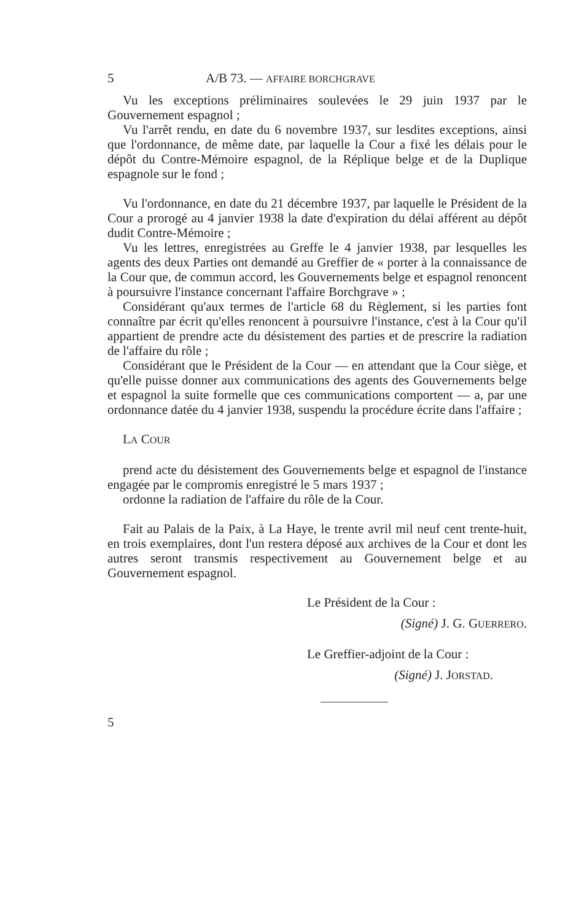5 A/B 73. — AFFAIRE BORCHGRAVE
Vu les exceptions préliminaires soulevées le 29 juin 1937 par le Gouvernement espagnol ;
Vu l'arrêt rendu, en date du 6 novembre 1937, sur lesdites exceptions, ainsi que l'ordonnance, de même date, par laquelle la Cour a fixé les délais pour le dépôt du Contre-Mémoire espagnol, de la Réplique belge et de la Duplique espagnole sur le fond ;
Vu l'ordonnance, en date du 21 décembre 1937, par laquelle le Président de la Cour a prorogé au 4 janvier 1938 la date d'expiration du délai afférent au dépôt dudit Contre-Mémoire ;
Vu les lettres, enregistrées au Greffe le 4 janvier 1938, par lesquelles les agents des deux Parties ont demandé au Greffier de « porter à la connaissance de la Cour que, de commun accord, les Gouvernements belge et espagnol renoncent à poursuivre l'instance concernant l'affaire Borchgrave » ;
Considérant qu'aux termes de l'article 68 du Règlement, si les parties font connaître par écrit qu'elles renoncent à poursuivre l'instance, c'est à la Cour qu'il appartient de prendre acte du désistement des parties et de prescrire la radiation de l'affaire du rôle ;
Considérant que le Président de la Cour — en attendant que la Cour siège, et qu'elle puisse donner aux communications des agents des Gouvernements belge et espagnol la suite formelle que ces communications comportent — a, par une ordonnance datée du 4 janvier 1938, suspendu la procédure écrite dans l'affaire ;
LA COUR
prend acte du désistement des Gouvernements belge et espagnol de l'instance engagée par le compromis enregistré le 5 mars 1937 ;
ordonne la radiation de l'affaire du rôle de la Cour.
Fait au Palais de la Paix, à La Haye, le trente avril mil neuf cent trente-huit, en trois exemplaires, dont l'un restera déposé aux archives de la Cour et dont les autres seront transmis respectivement au Gouvernement belge et au Gouvernement espagnol.
Le Président de la Cour :
(Signé) J. G. GUERRERO.
Le Greffier-adjoint de la Cour :
(Signé) J. JORSTAD.
5